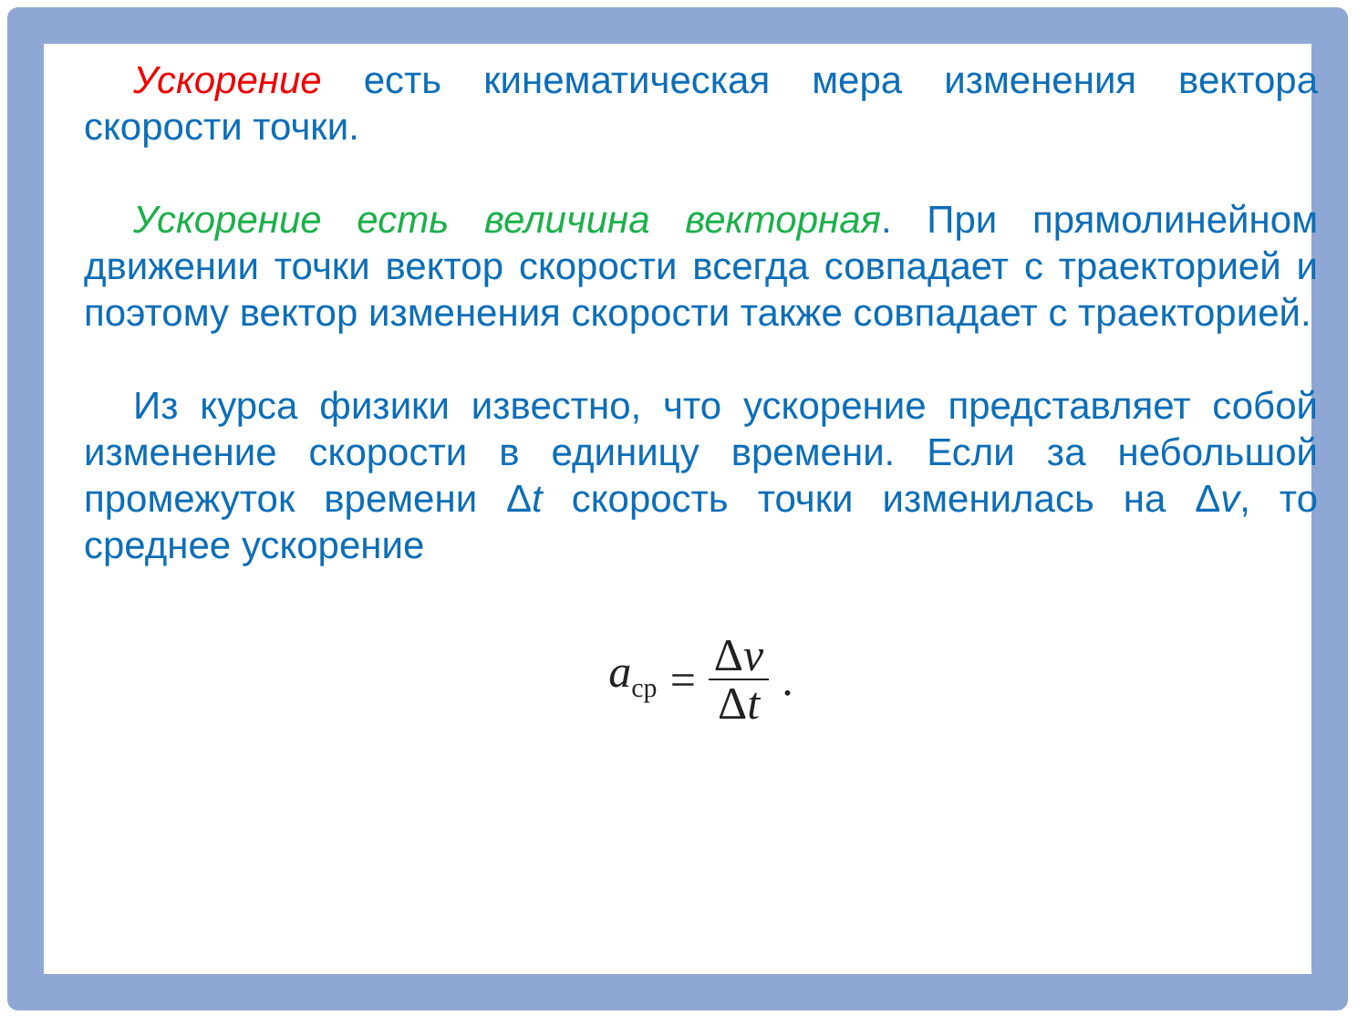Ускорение есть кинематическая мера изменения вектора скорости точки.
Ускорение есть величина векторная. При прямолинейном движении точки вектор скорости всегда совпадает с траекторией и поэтому вектор изменения скорости также совпадает с траекторией.
Из курса физики известно, что ускорение представляет собой изменение скорости в единицу времени. Если за небольшой промежуток времени Δt скорость точки изменилась на Δv, то среднее ускорение
a<sub>ср</sub> = Δv Δt.